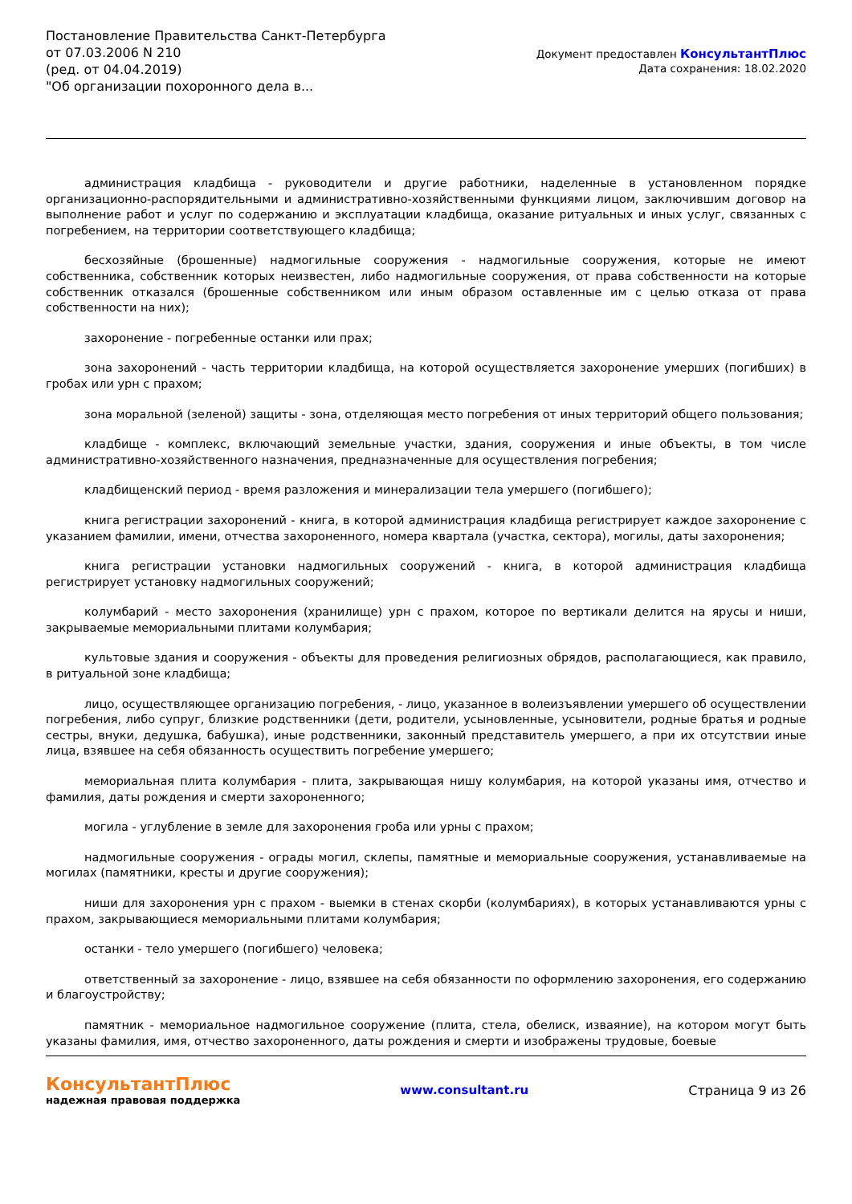Постановление Правительства Санкт-Петербурга от 07.03.2006 N 210
(ред. от 04.04.2019)
"Об организации похоронного дела в...
Документ предоставлен КонсультантПлюс
Дата сохранения: 18.02.2020
администрация кладбища - руководители и другие работники, наделенные в установленном порядке организационно-распорядительными и административно-хозяйственными функциями лицом, заключившим договор на выполнение работ и услуг по содержанию и эксплуатации кладбища, оказание ритуальных и иных услуг, связанных с погребением, на территории соответствующего кладбища;
бесхозяйные (брошенные) надмогильные сооружения - надмогильные сооружения, которые не имеют собственника, собственник которых неизвестен, либо надмогильные сооружения, от права собственности на которые собственник отказался (брошенные собственником или иным образом оставленные им с целью отказа от права собственности на них);
захоронение - погребенные останки или прах;
зона захоронений - часть территории кладбища, на которой осуществляется захоронение умерших (погибших) в гробах или урн с прахом;
зона моральной (зеленой) защиты - зона, отделяющая место погребения от иных территорий общего пользования;
кладбище - комплекс, включающий земельные участки, здания, сооружения и иные объекты, в том числе административно-хозяйственного назначения, предназначенные для осуществления погребения;
кладбищенский период - время разложения и минерализации тела умершего (погибшего);
книга регистрации захоронений - книга, в которой администрация кладбища регистрирует каждое захоронение с указанием фамилии, имени, отчества захороненного, номера квартала (участка, сектора), могилы, даты захоронения;
книга регистрации установки надмогильных сооружений - книга, в которой администрация кладбища регистрирует установку надмогильных сооружений;
колумбарий - место захоронения (хранилище) урн с прахом, которое по вертикали делится на ярусы и ниши, закрываемые мемориальными плитами колумбария;
культовые здания и сооружения - объекты для проведения религиозных обрядов, располагающиеся, как правило, в ритуальной зоне кладбища;
лицо, осуществляющее организацию погребения, - лицо, указанное в волеизъявлении умершего об осуществлении погребения, либо супруг, близкие родственники (дети, родители, усыновленные, усыновители, родные братья и родные сестры, внуки, дедушка, бабушка), иные родственники, законный представитель умершего, а при их отсутствии иные лица, взявшее на себя обязанность осуществить погребение умершего;
мемориальная плита колумбария - плита, закрывающая нишу колумбария, на которой указаны имя, отчество и фамилия, даты рождения и смерти захороненного;
могила - углубление в земле для захоронения гроба или урны с прахом;
надмогильные сооружения - ограды могил, склепы, памятные и мемориальные сооружения, устанавливаемые на могилах (памятники, кресты и другие сооружения);
ниши для захоронения урн с прахом - выемки в стенах скорби (колумбариях), в которых устанавливаются урны с прахом, закрывающиеся мемориальными плитами колумбария;
останки - тело умершего (погибшего) человека;
ответственный за захоронение - лицо, взявшее на себя обязанности по оформлению захоронения, его содержанию и благоустройству;
памятник - мемориальное надмогильное сооружение (плита, стела, обелиск, изваяние), на котором могут быть указаны фамилия, имя, отчество захороненного, даты рождения и смерти и изображены трудовые, боевые
КонсультантПлюс
надежная правовая поддержка
www.consultant.ru Страница 9 из 26